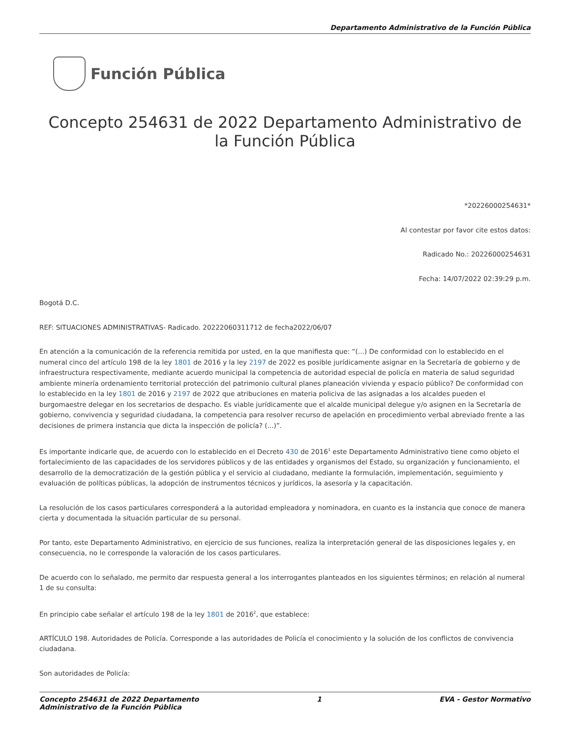Departamento Administrativo de la Función Pública
Función Pública
Concepto 254631 de 2022 Departamento Administrativo de la Función Pública
*20226000254631*
Al contestar por favor cite estos datos:
Radicado No.: 20226000254631
Fecha: 14/07/2022 02:39:29 p.m.
Bogotá D.C.
REF: SITUACIONES ADMINISTRATIVAS- Radicado. 20222060311712 de fecha2022/06/07
En atención a la comunicación de la referencia remitida por usted, en la que manifiesta que: “(...) De conformidad con lo establecido en el numeral cinco del artículo 198 de la ley 1801 de 2016 y la ley 2197 de 2022 es posible jurídicamente asignar en la Secretaría de gobierno y de infraestructura respectivamente, mediante acuerdo municipal la competencia de autoridad especial de policía en materia de salud seguridad ambiente minería ordenamiento territorial protección del patrimonio cultural planes planeación vivienda y espacio público? De conformidad con lo establecido en la ley 1801 de 2016 y 2197 de 2022 que atribuciones en materia policiva de las asignadas a los alcaldes pueden el burgomaestre delegar en los secretarios de despacho. Es viable jurídicamente que el alcalde municipal delegue y/o asignen en la Secretaría de gobierno, convivencia y seguridad ciudadana, la competencia para resolver recurso de apelación en procedimiento verbal abreviado frente a las decisiones de primera instancia que dicta la inspección de policía? (...)”.
Es importante indicarle que, de acuerdo con lo establecido en el Decreto 430 de 2016<sup>1</sup> este Departamento Administrativo tiene como objeto el fortalecimiento de las capacidades de los servidores públicos y de las entidades y organismos del Estado, su organización y funcionamiento, el desarrollo de la democratización de la gestión pública y el servicio al ciudadano, mediante la formulación, implementación, seguimiento y evaluación de políticas públicas, la adopción de instrumentos técnicos y jurídicos, la asesoría y la capacitación.
La resolución de los casos particulares corresponderá a la autoridad empleadora y nominadora, en cuanto es la instancia que conoce de manera cierta y documentada la situación particular de su personal.
Por tanto, este Departamento Administrativo, en ejercicio de sus funciones, realiza la interpretación general de las disposiciones legales y, en consecuencia, no le corresponde la valoración de los casos particulares.
De acuerdo con lo señalado, me permito dar respuesta general a los interrogantes planteados en los siguientes términos; en relación al numeral 1 de su consulta:
En principio cabe señalar el artículo 198 de la ley 1801 de 2016<sup>2</sup>, que establece:
ARTÍCULO 198. Autoridades de Policía. Corresponde a las autoridades de Policía el conocimiento y la solución de los conflictos de convivencia ciudadana.
Son autoridades de Policía:
Concepto 254631 de 2022 Departamento
Administrativo de la Función Pública
1 EVA - Gestor Normativo